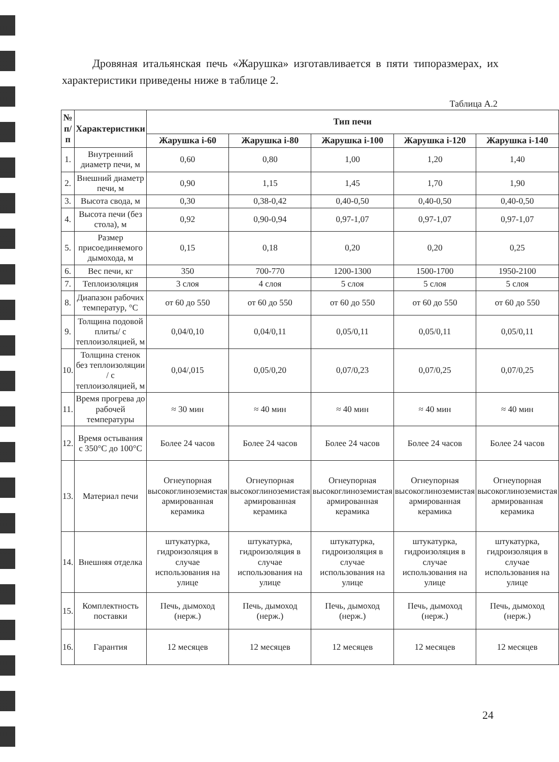Дровяная итальянская печь «Жарушка» изготавливается в пяти типоразмерах, их характеристики приведены ниже в таблице 2.
Таблица А.2
| № п/п | Характеристики | Тип печи | | | | |
| --- | --- | --- | --- | --- | --- | --- |
| | | Жарушка i-60 | Жарушка i-80 | Жарушка i-100 | Жарушка i-120 | Жарушка i-140 |
| 1. | Внутренний диаметр печи, м | 0,60 | 0,80 | 1,00 | 1,20 | 1,40 |
| 2. | Внешний диаметр печи, м | 0,90 | 1,15 | 1,45 | 1,70 | 1,90 |
| 3. | Высота свода, м | 0,30 | 0,38-0,42 | 0,40-0,50 | 0,40-0,50 | 0,40-0,50 |
| 4. | Высота печи (без стола), м | 0,92 | 0,90-0,94 | 0,97-1,07 | 0,97-1,07 | 0,97-1,07 |
| 5. | Размер присоединяемого дымохода, м | 0,15 | 0,18 | 0,20 | 0,20 | 0,25 |
| 6. | Вес печи, кг | 350 | 700-770 | 1200-1300 | 1500-1700 | 1950-2100 |
| 7. | Теплоизоляция | 3 слоя | 4 слоя | 5 слоя | 5 слоя | 5 слоя |
| 8. | Диапазон рабочих температур, °С | от 60 до 550 | от 60 до 550 | от 60 до 550 | от 60 до 550 | от 60 до 550 |
| 9. | Толщина подовой плиты/ с теплоизоляцией, м | 0,04/0,10 | 0,04/0,11 | 0,05/0,11 | 0,05/0,11 | 0,05/0,11 |
| 10. | Толщина стенок без теплоизоляции / с теплоизоляцией, м | 0,04/,015 | 0,05/0,20 | 0,07/0,23 | 0,07/0,25 | 0,07/0,25 |
| 11. | Время прогрева до рабочей температуры | ≈ 30 мин | ≈ 40 мин | ≈ 40 мин | ≈ 40 мин | ≈ 40 мин |
| 12. | Время остывания с 350°С до 100°С | Более 24 часов | Более 24 часов | Более 24 часов | Более 24 часов | Более 24 часов |
| 13. | Материал печи | Огнеупорная высокоглиноземистая армированная керамика | Огнеупорная высокоглиноземистая армированная керамика | Огнеупорная высокоглиноземистая армированная керамика | Огнеупорная высокоглиноземистая армированная керамика | Огнеупорная высокоглиноземистая армированная керамика |
| 14. | Внешняя отделка | штукатурка, гидроизоляция в случае использования на улице | штукатурка, гидроизоляция в случае использования на улице | штукатурка, гидроизоляция в случае использования на улице | штукатурка, гидроизоляция в случае использования на улице | штукатурка, гидроизоляция в случае использования на улице |
| 15. | Комплектность поставки | Печь, дымоход (нерж.) | Печь, дымоход (нерж.) | Печь, дымоход (нерж.) | Печь, дымоход (нерж.) | Печь, дымоход (нерж.) |
| 16. | Гарантия | 12 месяцев | 12 месяцев | 12 месяцев | 12 месяцев | 12 месяцев |
24